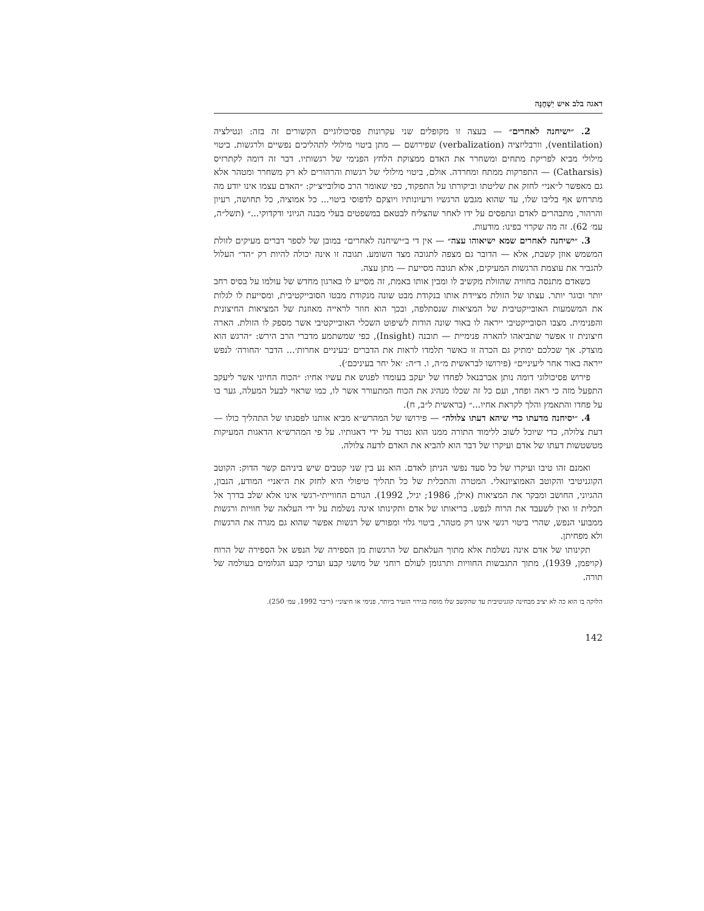דאגה בלב איש יַשְׁחֶנָּה
2. ״ישיחנה לאחרים״ — בעצה זו מקופלים שני עקרונות פסיכולוגיים הקשורים זה בזה: ונטילציה (ventilation), וורבליזציה (verbalization) שפירושם — מתן ביטוי מילולי לתהליכים נפשיים ולרגשות. ביטוי מילולי מביא לפריקת מתחים ומשחרר את האדם ממצוקת הלחץ הפנימי של רגשותיו. דבר זה דומה לקתרזיס (Catharsis) — התפרקות ממתח ומחרדה. אולם, ביטוי מילולי של רגשות והרהורים לא רק משחרר ומטהר אלא גם מאפשר ל״אני״ לחזק את שליטתו וביקורתו על התפקוד, כפי שאומר הרב סולובייצ׳יק: ״האדם עצמו אינו יודע מה מתרחש אף בליבו שלו, עד שהוא מגבש הרגשיו ורעיונותיו ויוצקם לדפוסי ביטוי... כל אמוציה, כל תחושה, רעיון והרהור, מתבהרים לאדם ונתפסים על ידו לאחר שהצליח לבטאם במשפטים בעלי מבנה הגיוני ודקדוקי...״ (תשל״ה, עמ׳ 62). זה מה שקרוי בפינו: מודעות.
3. ״ישיחנה לאחרים שמא ישיאוהו עצה״ — אין די ב״ישיחנה לאחרים״ במובן של לספר דברים מעיקים לזולת המשמש אוזן קשבת, אלא — הדובר גם מצפה לתגובה מצד השומע. תגובה זו אינה יכולה להיות רק ״הד״ העלול להגביר את עוצמת הרגשות המעיקים, אלא תגובה מסייעת — מתן עצה.
כשאדם מתנסה בחוויה שהזולת מקשיב לו ומבין אותו באמת, זה מסייע לו בארגון מחדש של עולמו על בסיס רחב יותר ובוגר יותר. עצתו של הזולת מציידת אותו בנקודת מבט שונה מנקודת מבטו הסובייקטיבית, ומסייעת לו לגלות את המשמעות האובייקטיבית של המציאות שנסתלפה, ובכך הוא חוזר לראייה מאוזנת של המציאות החיצונית והפנימית. מצבו הסובייקטיבי ייראה לו באור שונה הודות לשיפוט השכלי האובייקטיבי אשר מספק לו הזולת. הארה חיצונית זו אפשר שתביאהו להארה פנימיית — תובנה (Insight), כפי שמשתמע מדברי הרב הירש: ״הרגש הוא מוצדק. אך שכלכם ימתיק גם הכרה זו כאשר תלמדו לראות את הדברים ׳בעיניים אחרות׳... הדבר ׳החורה׳ לנפש ייראה באור אחר ליעיניים״ (פירושו לבראשית מ״ה, ו. ד״ה: ׳אל יחר בעיניכם׳).
פירוש פסיכולוגי דומה נותן אברבנאל לפחדו של יעקב בעומדו לפגוש את עשיו אחיו: ״הכוח החיוני אשר ליעקב התפעל מזה כי ראה ופחד, ועם כל זה שכלו מנהיג את הכוח המתעורר אשר לו, כמו שראוי לבעל המעלה, גער בו על פחדו והתאמץ והלך לקראת אחיו...״ (בראשית ל״ב, ח).
4. ״יסיחנה מדעתו כדי שיהא דעתו צלולה״ — פירושו של המהרש״א מביא אותנו לפסגתו של התהליך כולו — דעת צלולה, כדי שיוכל לשוב ללימוד התורה ממנו הוא נטרד על ידי דאגותיו. על פי המהרש״א הדאגות המעיקות מטשטשות דעתו של אדם ועיקרו של דבר הוא להביא את האדם לדעה צלולה.
ואמנם זהו טיבו ועיקרו של כל סעד נפשי הניתן לאדם. הוא נע בין שני קטבים שיש ביניהם קשר הדוק: הקוטב הקוגניטיבי והקוטב האמוציונאלי. המטרה והתכלית של כל תהליך טיפולי היא לחזק את ה״אני״ המודע, הנבון, ההגיוני, החושב ומבקר את המציאות (אילן, 1986; יגיל, 1992). הגורם החווייתי-רגשי אינו אלא שלב בדרך אל תכלית זו ואין לשעבד את הרוח לנפש. בריאותו של אדם ותקינותו אינה נשלמת על ידי העלאה של חוויות ורגשות ממבועי הנפש, שהרי ביטוי רגשי אינו רק מטהר, ביטוי גלוי ומפורש של רגשות אפשר שהוא גם מגרה את הרגשות ולא מפחיתן.
תקינותו של אדם אינה נשלמת אלא מתוך העלאתם של הרגשות מן הספירה של הנפש אל הספירה של הרוח (קויפמן, 1939), מתוך התגבשות החוויות ותרגומן לעולם רוחני של מושגי קבע וערכי קבע הגלומים בעולמה של תורה.
הלוקה בו הוא כה לא יציב מבחינה קוגניטיבית עד שהקשב שלו מוסח בגירוי הזעיר ביותר, פנימי או חיצוני״ (ריבר 1992, עמ׳ 250).
142